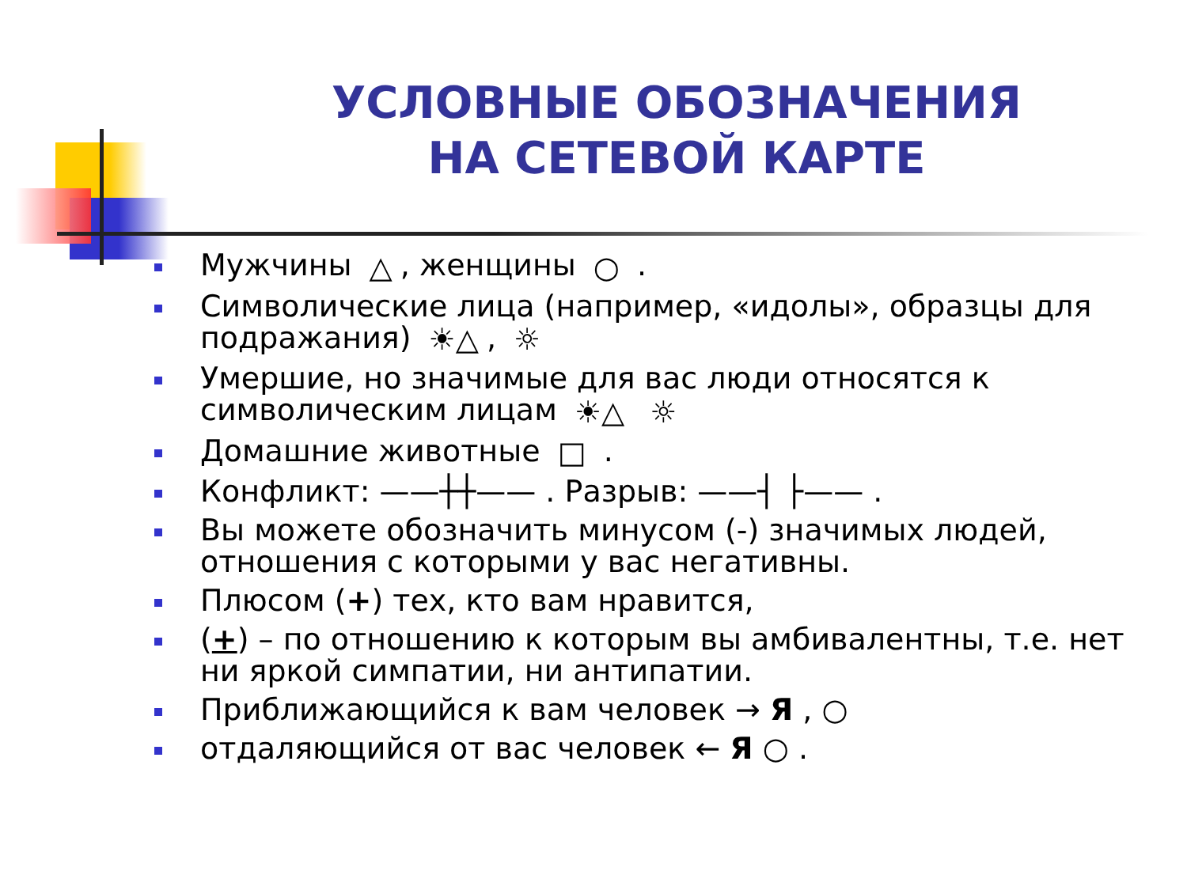УСЛОВНЫЕ ОБОЗНАЧЕНИЯ
НА СЕТЕВОЙ КАРТЕ
Мужчины △, женщины ○ .
Символические лица (например, «идолы», образцы для подражания) ☀△, ☼
Умершие, но значимые для вас люди относятся к символическим лицам ☀△ ☼
Домашние животные □ .
Конфликт: ——┼┼—— . Разрыв: ——┤ ├—— .
Вы можете обозначить минусом (-) значимых людей, отношения с которыми у вас негативны.
Плюсом (+) тех, кто вам нравится,
(+) – по отношению к которым вы амбивалентны, т.е. нет ни яркой симпатии, ни антипатии.
Приближающийся к вам человек → Я , ○
отдаляющийся от вас человек ← Я ○ .